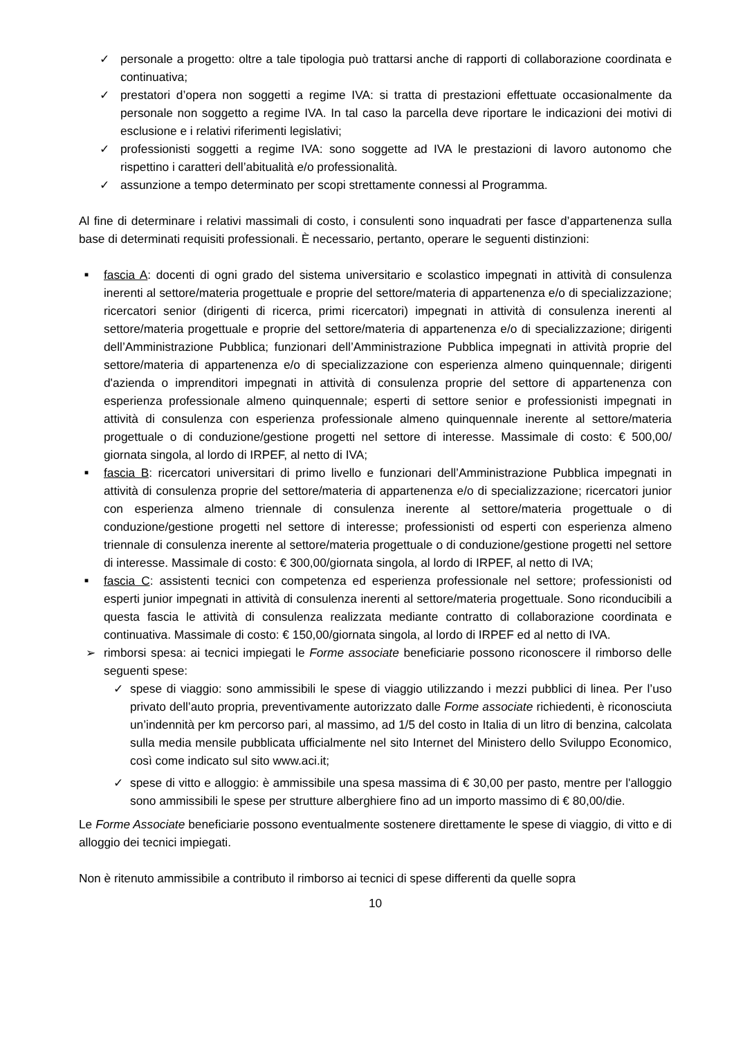✓ personale a progetto: oltre a tale tipologia può trattarsi anche di rapporti di collaborazione coordinata e continuativa;
✓ prestatori d’opera non soggetti a regime IVA: si tratta di prestazioni effettuate occasionalmente da personale non soggetto a regime IVA. In tal caso la parcella deve riportare le indicazioni dei motivi di esclusione e i relativi riferimenti legislativi;
✓ professionisti soggetti a regime IVA: sono soggette ad IVA le prestazioni di lavoro autonomo che rispettino i caratteri dell’abitualità e/o professionalità.
✓ assunzione a tempo determinato per scopi strettamente connessi al Programma.
Al fine di determinare i relativi massimali di costo, i consulenti sono inquadrati per fasce d’appartenenza sulla base di determinati requisiti professionali. È necessario, pertanto, operare le seguenti distinzioni:
■ fascia A: docenti di ogni grado del sistema universitario e scolastico impegnati in attività di consulenza inerenti al settore/materia progettuale e proprie del settore/materia di appartenenza e/o di specializzazione; ricercatori senior (dirigenti di ricerca, primi ricercatori) impegnati in attività di consulenza inerenti al settore/materia progettuale e proprie del settore/materia di appartenenza e/o di specializzazione; dirigenti dell’Amministrazione Pubblica; funzionari dell’Amministrazione Pubblica impegnati in attività proprie del settore/materia di appartenenza e/o di specializzazione con esperienza almeno quinquennale; dirigenti d'azienda o imprenditori impegnati in attività di consulenza proprie del settore di appartenenza con esperienza professionale almeno quinquennale; esperti di settore senior e professionisti impegnati in attività di consulenza con esperienza professionale almeno quinquennale inerente al settore/materia progettuale o di conduzione/gestione progetti nel settore di interesse. Massimale di costo: € 500,00/ giornata singola, al lordo di IRPEF, al netto di IVA;
■ fascia B: ricercatori universitari di primo livello e funzionari dell’Amministrazione Pubblica impegnati in attività di consulenza proprie del settore/materia di appartenenza e/o di specializzazione; ricercatori junior con esperienza almeno triennale di consulenza inerente al settore/materia progettuale o di conduzione/gestione progetti nel settore di interesse; professionisti od esperti con esperienza almeno triennale di consulenza inerente al settore/materia progettuale o di conduzione/gestione progetti nel settore di interesse. Massimale di costo: € 300,00/giornata singola, al lordo di IRPEF, al netto di IVA;
■ fascia C: assistenti tecnici con competenza ed esperienza professionale nel settore; professionisti od esperti junior impegnati in attività di consulenza inerenti al settore/materia progettuale. Sono riconducibili a questa fascia le attività di consulenza realizzata mediante contratto di collaborazione coordinata e continuativa. Massimale di costo: € 150,00/giornata singola, al lordo di IRPEF ed al netto di IVA.
➢ rimborsi spesa: ai tecnici impiegati le Forme associate beneficiarie possono riconoscere il rimborso delle seguenti spese:
✓ spese di viaggio: sono ammissibili le spese di viaggio utilizzando i mezzi pubblici di linea. Per l’uso privato dell’auto propria, preventivamente autorizzato dalle Forme associate richiedenti, è riconosciuta un’indennità per km percorso pari, al massimo, ad 1/5 del costo in Italia di un litro di benzina, calcolata sulla media mensile pubblicata ufficialmente nel sito Internet del Ministero dello Sviluppo Economico, così come indicato sul sito www.aci.it;
✓ spese di vitto e alloggio: è ammissibile una spesa massima di € 30,00 per pasto, mentre per l'alloggio sono ammissibili le spese per strutture alberghiere fino ad un importo massimo di € 80,00/die.
Le Forme Associate beneficiarie possono eventualmente sostenere direttamente le spese di viaggio, di vitto e di alloggio dei tecnici impiegati.
Non è ritenuto ammissibile a contributo il rimborso ai tecnici di spese differenti da quelle sopra
10